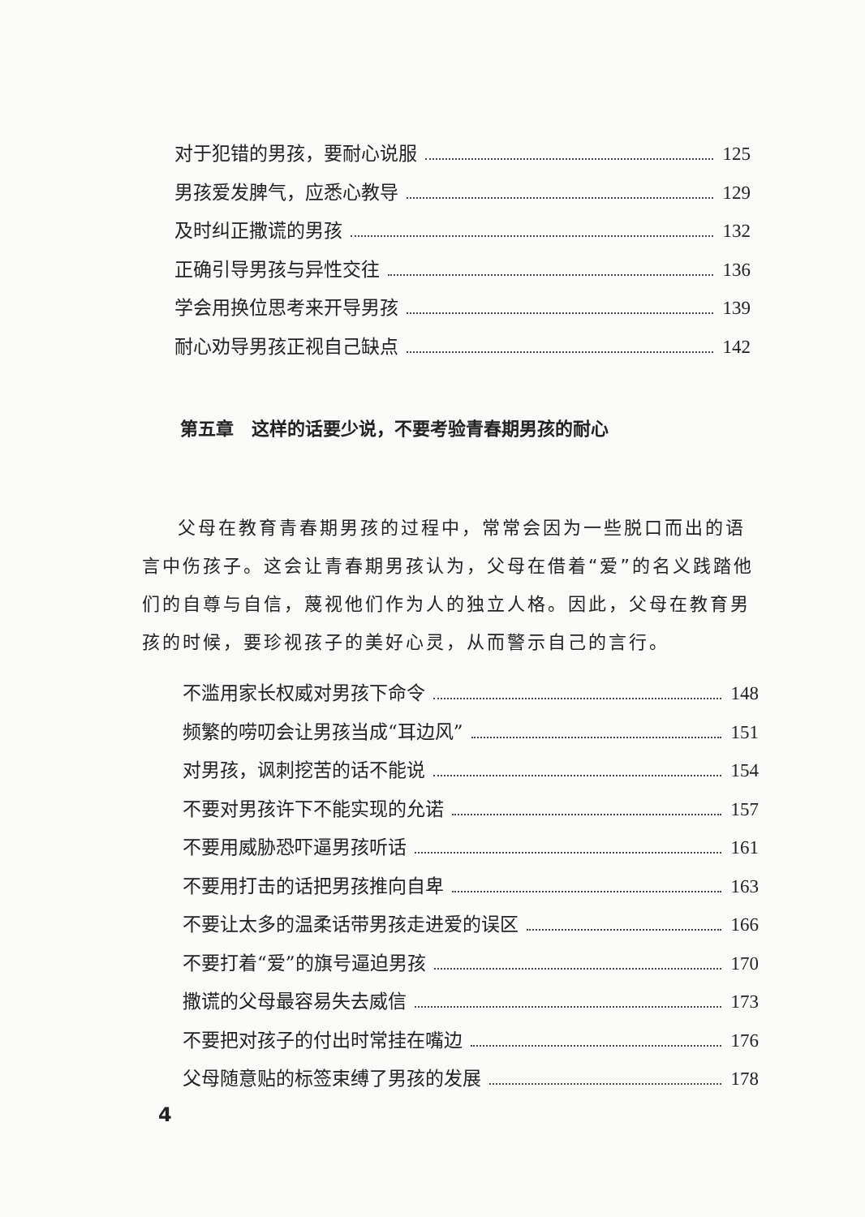对于犯错的男孩，要耐心说服 125
男孩爱发脾气，应悉心教导 129
及时纠正撒谎的男孩 132
正确引导男孩与异性交往 136
学会用换位思考来开导男孩 139
耐心劝导男孩正视自己缺点 142
第五章　这样的话要少说，不要考验青春期男孩的耐心
父母在教育青春期男孩的过程中，常常会因为一些脱口而出的语言中伤孩子。这会让青春期男孩认为，父母在借着“爱”的名义践踏他们的自尊与自信，蔑视他们作为人的独立人格。因此，父母在教育男孩的时候，要珍视孩子的美好心灵，从而警示自己的言行。
不滥用家长权威对男孩下命令 148
频繁的唠叨会让男孩当成“耳边风” 151
对男孩，讽刺挖苦的话不能说 154
不要对男孩许下不能实现的允诺 157
不要用威胁恐吓逼男孩听话 161
不要用打击的话把男孩推向自卑 163
不要让太多的温柔话带男孩走进爱的误区 166
不要打着“爱”的旗号逼迫男孩 170
撒谎的父母最容易失去威信 173
不要把对孩子的付出时常挂在嘴边 176
父母随意贴的标签束缚了男孩的发展 178
4